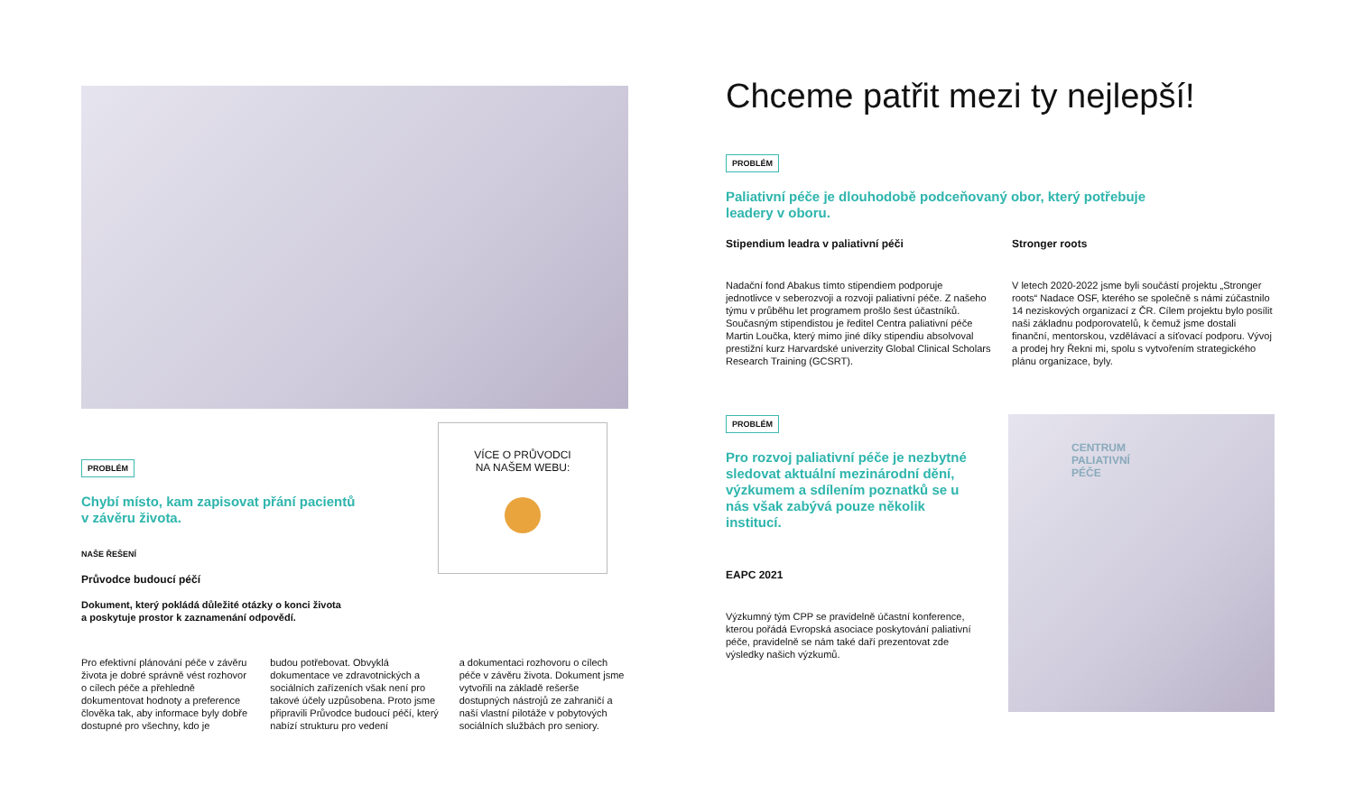PROBLÉM
Chybí místo, kam zapisovat přání pacientů
v závěru života.
NAŠE ŘEŠENÍ
Průvodce budoucí péčí
Dokument, který pokládá důležité otázky o konci života
a poskytuje prostor k zaznamenání odpovědí.
VÍCE O PRŮVODCI
NA NAŠEM WEBU:
Pro efektivní plánování péče v závěru života je dobré správně vést rozhovor o cílech péče a přehledně dokumentovat hodnoty a preference člověka tak, aby informace byly dobře dostupné pro všechny, kdo je
budou potřebovat. Obvyklá dokumentace ve zdravotnických a sociálních zařízeních však není pro takové účely uzpůsobena. Proto jsme připravili Průvodce budoucí péčí, který nabízí strukturu pro vedení
a dokumentaci rozhovoru o cílech péče v závěru života. Dokument jsme vytvořili na základě rešerše dostupných nástrojů ze zahraničí a naší vlastní pilotáže v pobytových sociálních službách pro seniory.
Chceme patřit mezi ty nejlepší!
PROBLÉM
Paliativní péče je dlouhodobě podceňovaný obor, který potřebuje
leadery v oboru.
Stipendium leadra v paliativní péči
Nadační fond Abakus tímto stipendiem podporuje jednotlivce v seberozvoji a rozvoji paliativní péče. Z našeho týmu v průběhu let programem prošlo šest účastníků. Současným stipendistou je ředitel Centra paliativní péče Martin Loučka, který mimo jiné díky stipendiu absolvoval prestižní kurz Harvardské univerzity Global Clinical Scholars Research Training (GCSRT).
Stronger roots
V letech 2020-2022 jsme byli součástí projektu „Stronger roots“ Nadace OSF, kterého se společně s námi zúčastnilo 14 neziskových organizací z ČR. Cílem projektu bylo posílit naši základnu podporovatelů, k čemuž jsme dostali finanční, mentorskou, vzdělávací a síťovací podporu. Vývoj a prodej hry Řekni mi, spolu s vytvořením strategického plánu organizace, byly.
PROBLÉM
Pro rozvoj paliativní péče je nezbytné sledovat aktuální mezinárodní dění, výzkumem a sdílením poznatků se u nás však zabývá pouze několik institucí.
EAPC 2021
Výzkumný tým CPP se pravidelně účastní konference, kterou pořádá Evropská asociace poskytování paliativní péče, pravidelně se nám také daří prezentovat zde výsledky našich výzkumů.
CENTRUM
PALIATIVNÍ
PÉČE